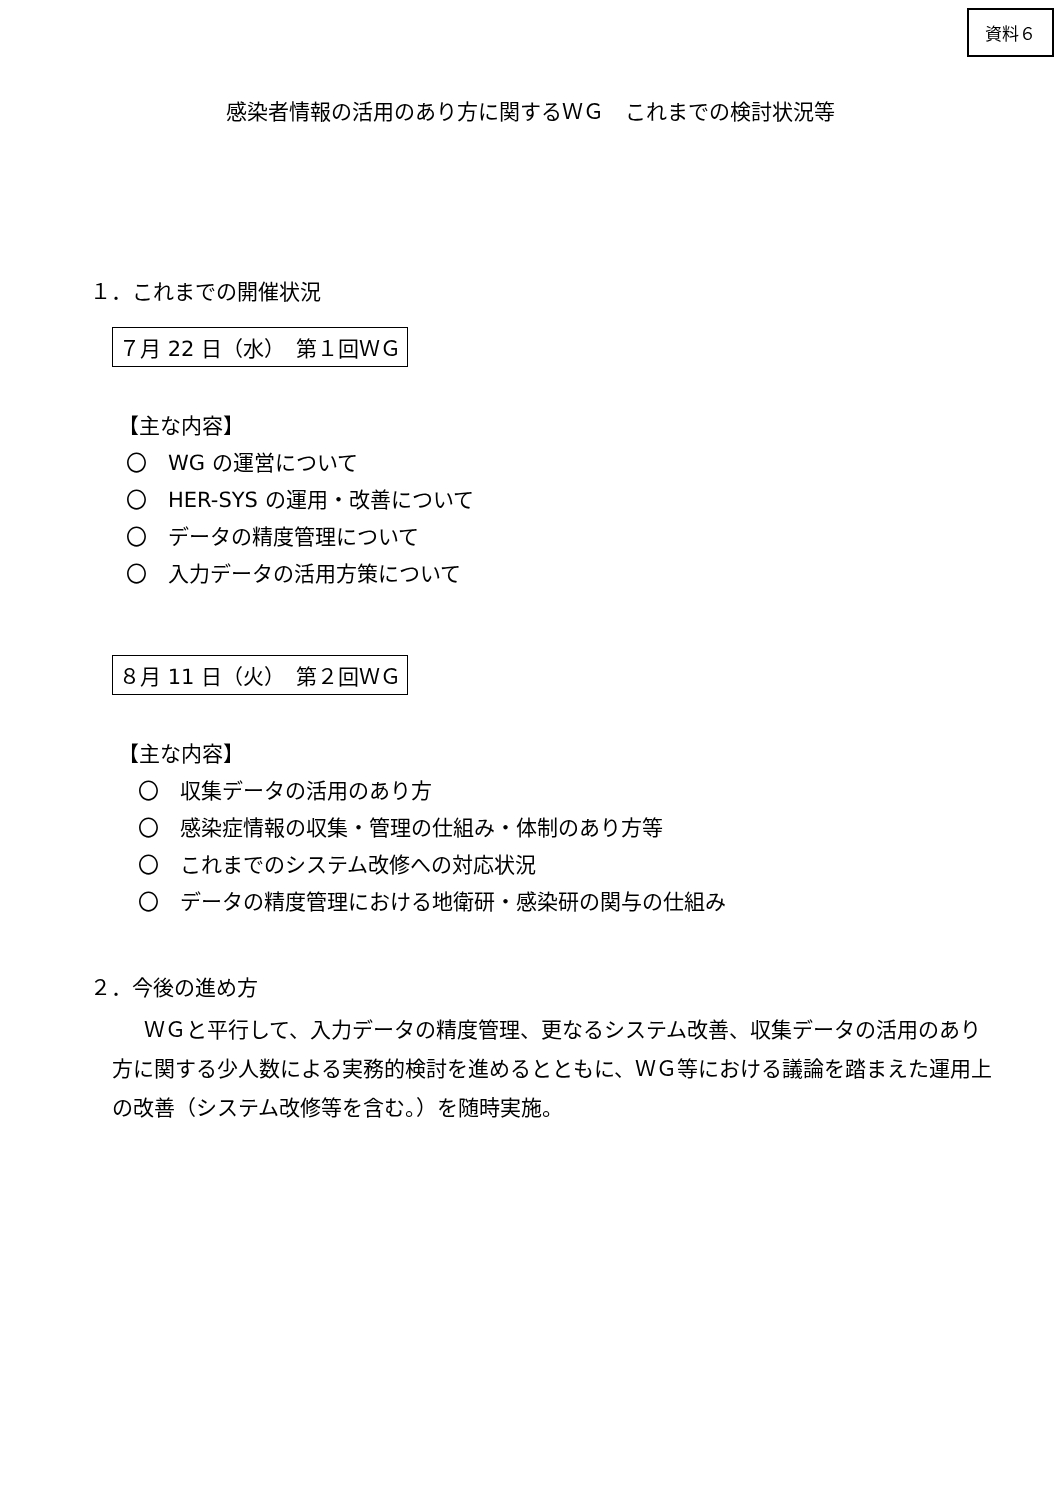資料６
感染者情報の活用のあり方に関するＷＧ　これまでの検討状況等
１．これまでの開催状況
７月 22 日（水）　第１回ＷＧ
【主な内容】
〇　WG の運営について
〇　HER-SYS の運用・改善について
〇　データの精度管理について
〇　入力データの活用方策について
８月 11 日（火）　第２回ＷＧ
【主な内容】
〇　収集データの活用のあり方
〇　感染症情報の収集・管理の仕組み・体制のあり方等
〇　これまでのシステム改修への対応状況
〇　データの精度管理における地衛研・感染研の関与の仕組み
２．今後の進め方
ＷＧと平行して、入力データの精度管理、更なるシステム改善、収集データの活用のあり方に関する少人数による実務的検討を進めるとともに、ＷＧ等における議論を踏まえた運用上の改善（システム改修等を含む。）を随時実施。